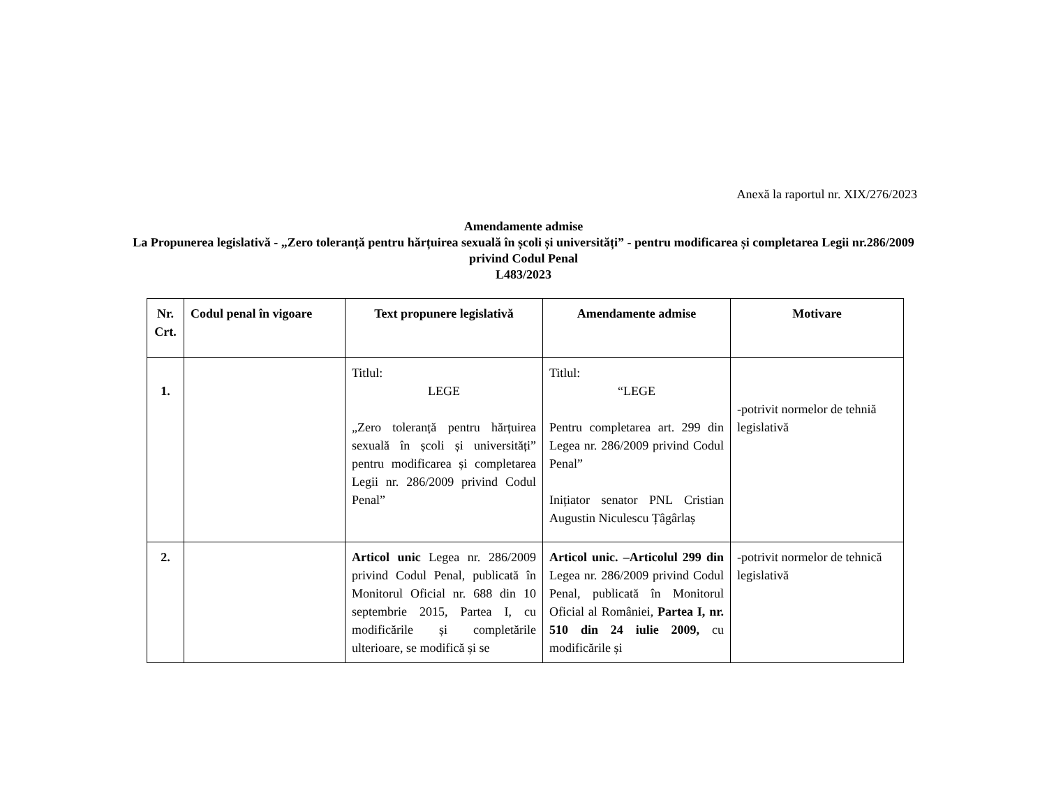Anexă la raportul nr. XIX/276/2023
Amendamente admise
La Propunerea legislativă - „Zero toleranță pentru hărțuirea sexuală în școli și universități” - pentru modificarea și completarea Legii nr.286/2009 privind Codul Penal
L483/2023
| Nr. Crt. | Codul penal în vigoare | Text propunere legislativă | Amendamente admise | Motivare |
| --- | --- | --- | --- | --- |
| 1. | | Titlul: LEGE „Zero toleranță pentru hărțuirea sexuală în școli și universități” pentru modificarea și completarea Legii nr. 286/2009 privind Codul Penal” | Titlul: “LEGE Pentru completarea art. 299 din Legea nr. 286/2009 privind Codul Penal” Inițiator senator PNL Cristian Augustin Niculescu Țâgârlaș | -potrivit normelor de tehniă legislativă |
| 2. | | Articol unic Legea nr. 286/2009 privind Codul Penal, publicată în Monitorul Oficial nr. 688 din 10 septembrie 2015, Partea I, cu modificările și completările ulterioare, se modifică și se | Articol unic. –Articolul 299 din Legea nr. 286/2009 privind Codul Penal, publicată în Monitorul Oficial al României, Partea I, nr. 510 din 24 iulie 2009, cu modificările și | -potrivit normelor de tehnică legislativă |